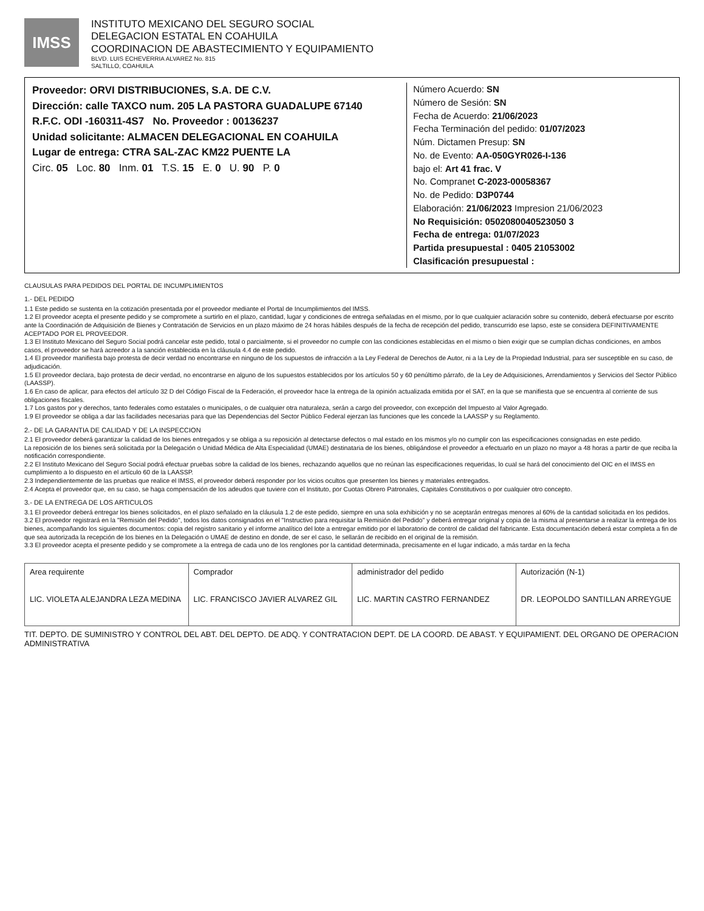IMSS
INSTITUTO MEXICANO DEL SEGURO SOCIAL
DELEGACION ESTATAL EN COAHUILA
COORDINACION DE ABASTECIMIENTO Y EQUIPAMIENTO
BLVD. LUIS ECHEVERRIA ALVAREZ No. 815
SALTILLO, COAHUILA
Proveedor: ORVI DISTRIBUCIONES, S.A. DE C.V.
Dirección: calle TAXCO num. 205 LA PASTORA GUADALUPE 67140
R.F.C. ODI -160311-4S7 No. Proveedor : 00136237
Unidad solicitante: ALMACEN DELEGACIONAL EN COAHUILA
Lugar de entrega: CTRA SAL-ZAC KM22 PUENTE LA
Circ. 05 Loc. 80 Inm. 01 T.S. 15 E. 0 U. 90 P. 0
Número Acuerdo: SN
Número de Sesión: SN
Fecha de Acuerdo: 21/06/2023
Fecha Terminación del pedido: 01/07/2023
Núm. Dictamen Presup: SN
No. de Evento: AA-050GYR026-I-136
bajo el: Art 41 frac. V
No. Compranet C-2023-00058367
No. de Pedido: D3P0744
Elaboración: 21/06/2023 Impresion 21/06/2023
No Requisición: 0502080040523050 3
Fecha de entrega: 01/07/2023
Partida presupuestal : 0405 21053002
Clasificación presupuestal :
CLAUSULAS PARA PEDIDOS DEL PORTAL DE INCUMPLIMIENTOS
1.- DEL PEDIDO
1.1 Este pedido se sustenta en la cotización presentada por el proveedor mediante el Portal de Incumplimientos del IMSS.
1.2 El proveedor acepta el presente pedido y se compromete a surtirlo en el plazo, cantidad, lugar y condiciones de entrega señaladas en el mismo, por lo que cualquier aclaración sobre su contenido, deberá efectuarse por escrito ante la Coordinación de Adquisición de Bienes y Contratación de Servicios en un plazo máximo de 24 horas hábiles después de la fecha de recepción del pedido, transcurrido ese lapso, este se considera DEFINITIVAMENTE ACEPTADO POR EL PROVEEDOR.
1.3 El Instituto Mexicano del Seguro Social podrá cancelar este pedido, total o parcialmente, si el proveedor no cumple con las condiciones establecidas en el mismo o bien exigir que se cumplan dichas condiciones, en ambos casos, el proveedor se hará acreedor a la sanción establecida en la cláusula 4.4 de este pedido.
1.4 El proveedor manifiesta bajo protesta de decir verdad no encontrarse en ninguno de los supuestos de infracción a la Ley Federal de Derechos de Autor, ni a la Ley de la Propiedad Industrial, para ser susceptible en su caso, de adjudicación.
1.5 El proveedor declara, bajo protesta de decir verdad, no encontrarse en alguno de los supuestos establecidos por los artículos 50 y 60 penúltimo párrafo, de la Ley de Adquisiciones, Arrendamientos y Servicios del Sector Público (LAASSP).
1.6 En caso de aplicar, para efectos del artículo 32 D del Código Fiscal de la Federación, el proveedor hace la entrega de la opinión actualizada emitida por el SAT, en la que se manifiesta que se encuentra al corriente de sus obligaciones fiscales.
1.7 Los gastos por y derechos, tanto federales como estatales o municipales, o de cualquier otra naturaleza, serán a cargo del proveedor, con excepción del Impuesto al Valor Agregado.
1.9 El proveedor se obliga a dar las facilidades necesarias para que las Dependencias del Sector Público Federal ejerzan las funciones que les concede la LAASSP y su Reglamento.
2.- DE LA GARANTIA DE CALIDAD Y DE LA INSPECCION
2.1 El proveedor deberá garantizar la calidad de los bienes entregados y se obliga a su reposición al detectarse defectos o mal estado en los mismos y/o no cumplir con las especificaciones consignadas en este pedido.
La reposición de los bienes será solicitada por la Delegación o Unidad Médica de Alta Especialidad (UMAE) destinataria de los bienes, obligándose el proveedor a efectuarlo en un plazo no mayor a 48 horas a partir de que reciba la notificación correspondiente.
2.2 El Instituto Mexicano del Seguro Social podrá efectuar pruebas sobre la calidad de los bienes, rechazando aquellos que no reúnan las especificaciones requeridas, lo cual se hará del conocimiento del OIC en el IMSS en cumplimiento a lo dispuesto en el artículo 60 de la LAASSP.
2.3 Independientemente de las pruebas que realice el IMSS, el proveedor deberá responder por los vicios ocultos que presenten los bienes y materiales entregados.
2.4 Acepta el proveedor que, en su caso, se haga compensación de los adeudos que tuviere con el Instituto, por Cuotas Obrero Patronales, Capitales Constitutivos o por cualquier otro concepto.
3.- DE LA ENTREGA DE LOS ARTICULOS
3.1 El proveedor deberá entregar los bienes solicitados, en el plazo señalado en la cláusula 1.2 de este pedido, siempre en una sola exhibición y no se aceptarán entregas menores al 60% de la cantidad solicitada en los pedidos.
3.2 El proveedor registrará en la "Remisión del Pedido", todos los datos consignados en el "Instructivo para requisitar la Remisión del Pedido" y deberá entregar original y copia de la misma al presentarse a realizar la entrega de los bienes, acompañando los siguientes documentos: copia del registro sanitario y el informe analítico del lote a entregar emitido por el laboratorio de control de calidad del fabricante. Esta documentación deberá estar completa a fin de que sea autorizada la recepción de los bienes en la Delegación o UMAE de destino en donde, de ser el caso, le sellarán de recibido en el original de la remisión.
3.3 El proveedor acepta el presente pedido y se compromete a la entrega de cada uno de los renglones por la cantidad determinada, precisamente en el lugar indicado, a más tardar en la fecha
Area requirente
LIC. VIOLETA ALEJANDRA LEZA MEDINA
Comprador
LIC. FRANCISCO JAVIER ALVAREZ GIL
administrador del pedido
LIC. MARTIN CASTRO FERNANDEZ
Autorización (N-1)
DR. LEOPOLDO SANTILLAN ARREYGUE
TIT. DEPTO. DE SUMINISTRO Y CONTROL DEL ABT. DEL DEPTO. DE ADQ. Y CONTRATACION DEPT. DE LA COORD. DE ABAST. Y EQUIPAMIENT. DEL ORGANO DE OPERACION ADMINISTRATIVA